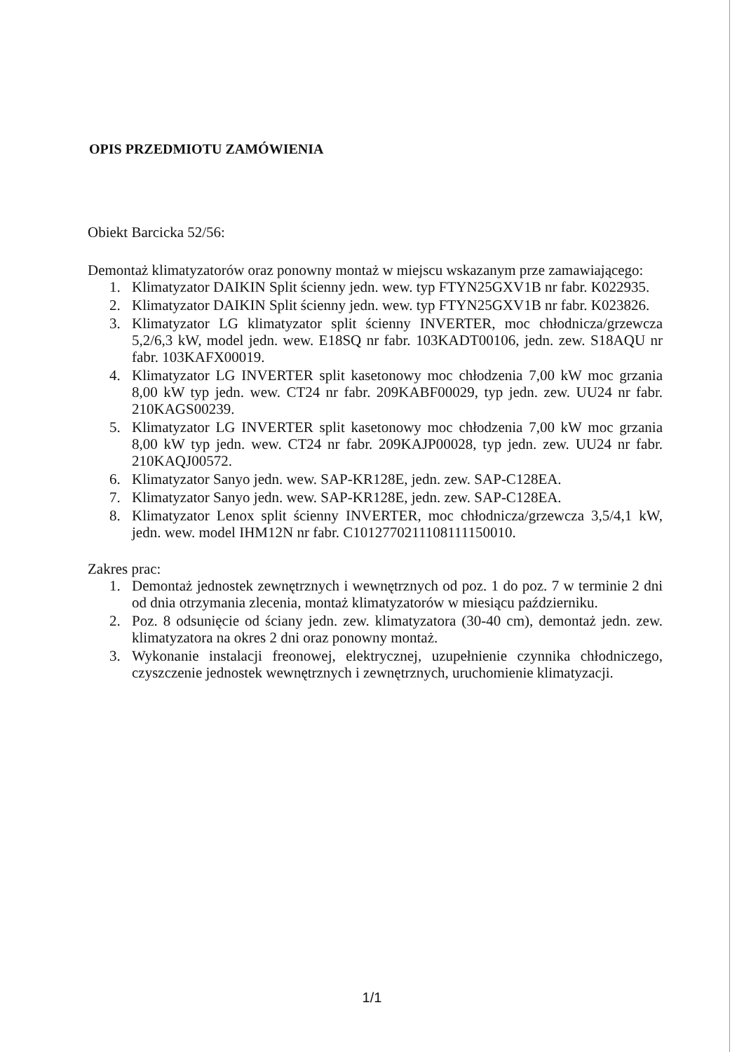OPIS PRZEDMIOTU ZAMÓWIENIA
Obiekt Barcicka 52/56:
Demontaż klimatyzatorów oraz ponowny montaż w miejscu wskazanym prze zamawiającego:
1. Klimatyzator DAIKIN Split ścienny jedn. wew. typ FTYN25GXV1B nr fabr. K022935.
2. Klimatyzator DAIKIN Split ścienny jedn. wew. typ FTYN25GXV1B nr fabr. K023826.
3. Klimatyzator LG klimatyzator split ścienny INVERTER, moc chłodnicza/grzewcza 5,2/6,3 kW, model jedn. wew. E18SQ nr fabr. 103KADT00106, jedn. zew. S18AQU nr fabr. 103KAFX00019.
4. Klimatyzator LG INVERTER split kasetonowy moc chłodzenia 7,00 kW moc grzania 8,00 kW typ jedn. wew. CT24 nr fabr. 209KABF00029, typ jedn. zew. UU24 nr fabr. 210KAGS00239.
5. Klimatyzator LG INVERTER split kasetonowy moc chłodzenia 7,00 kW moc grzania 8,00 kW typ jedn. wew. CT24 nr fabr. 209KAJP00028, typ jedn. zew. UU24 nr fabr. 210KAQJ00572.
6. Klimatyzator Sanyo jedn. wew. SAP-KR128E, jedn. zew. SAP-C128EA.
7. Klimatyzator Sanyo jedn. wew. SAP-KR128E, jedn. zew. SAP-C128EA.
8. Klimatyzator Lenox split ścienny INVERTER, moc chłodnicza/grzewcza 3,5/4,1 kW, jedn. wew. model IHM12N nr fabr. C1012770211108111150010.
Zakres prac:
1. Demontaż jednostek zewnętrznych i wewnętrznych od poz. 1 do poz. 7 w terminie 2 dni od dnia otrzymania zlecenia, montaż klimatyzatorów w miesiącu październiku.
2. Poz. 8 odsunięcie od ściany jedn. zew. klimatyzatora (30-40 cm), demontaż jedn. zew. klimatyzatora na okres 2 dni oraz ponowny montaż.
3. Wykonanie instalacji freonowej, elektrycznej, uzupełnienie czynnika chłodniczego, czyszczenie jednostek wewnętrznych i zewnętrznych, uruchomienie klimatyzacji.
1/1